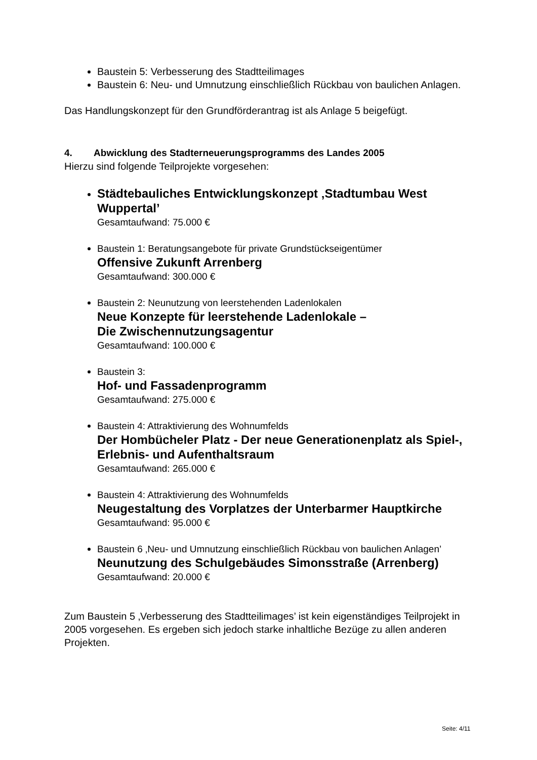Baustein 5: Verbesserung des Stadtteilimages
Baustein 6: Neu- und Umnutzung einschließlich Rückbau von baulichen Anlagen.
Das Handlungskonzept für den Grundförderantrag ist als Anlage 5 beigefügt.
4. Abwicklung des Stadterneuerungsprogramms des Landes 2005
Hierzu sind folgende Teilprojekte vorgesehen:
Städtebauliches Entwicklungskonzept ‚Stadtumbau West Wuppertal’
Gesamtaufwand: 75.000 €
Baustein 1: Beratungsangebote für private Grundstückseigentümer
Offensive Zukunft Arrenberg
Gesamtaufwand: 300.000 €
Baustein 2: Neunutzung von leerstehenden Ladenlokalen
Neue Konzepte für leerstehende Ladenlokale –
Die Zwischennutzungsagentur
Gesamtaufwand: 100.000 €
Baustein 3:
Hof- und Fassadenprogramm
Gesamtaufwand: 275.000 €
Baustein 4: Attraktivierung des Wohnumfelds
Der Hombücheler Platz - Der neue Generationenplatz als Spiel-, Erlebnis- und Aufenthaltsraum
Gesamtaufwand: 265.000 €
Baustein 4: Attraktivierung des Wohnumfelds
Neugestaltung des Vorplatzes der Unterbarmer Hauptkirche
Gesamtaufwand: 95.000 €
Baustein 6 ‚Neu- und Umnutzung einschließlich Rückbau von baulichen Anlagen’
Neunutzung des Schulgebäudes Simonsstraße (Arrenberg)
Gesamtaufwand: 20.000 €
Zum Baustein 5 ‚Verbesserung des Stadtteilimages’ ist kein eigenständiges Teilprojekt in 2005 vorgesehen. Es ergeben sich jedoch starke inhaltliche Bezüge zu allen anderen Projekten.
Seite: 4/11